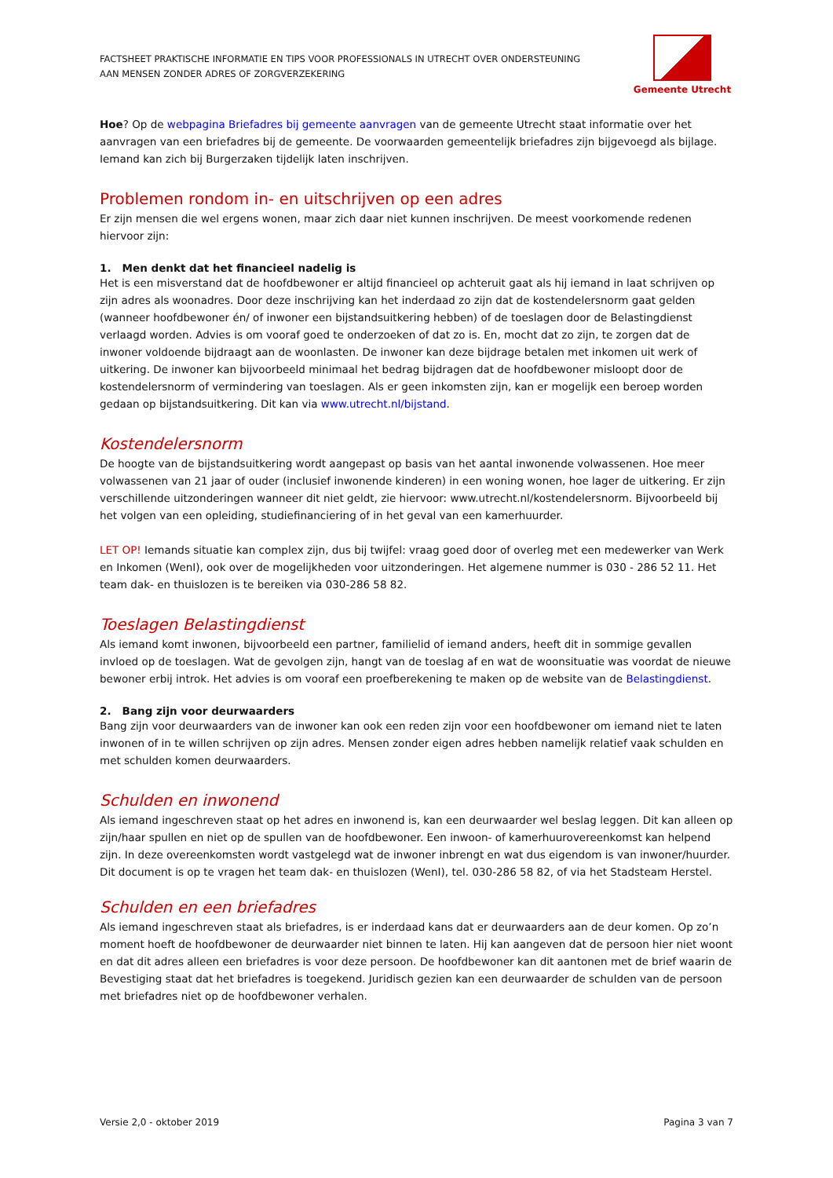FACTSHEET PRAKTISCHE INFORMATIE EN TIPS VOOR PROFESSIONALS IN UTRECHT OVER ONDERSTEUNING
AAN MENSEN ZONDER ADRES OF ZORGVERZEKERING
Gemeente Utrecht
Hoe? Op de webpagina Briefadres bij gemeente aanvragen van de gemeente Utrecht staat informatie over het aanvragen van een briefadres bij de gemeente. De voorwaarden gemeentelijk briefadres zijn bijgevoegd als bijlage. Iemand kan zich bij Burgerzaken tijdelijk laten inschrijven.
Problemen rondom in- en uitschrijven op een adres
Er zijn mensen die wel ergens wonen, maar zich daar niet kunnen inschrijven. De meest voorkomende redenen hiervoor zijn:
1. Men denkt dat het financieel nadelig is
Het is een misverstand dat de hoofdbewoner er altijd financieel op achteruit gaat als hij iemand in laat schrijven op zijn adres als woonadres. Door deze inschrijving kan het inderdaad zo zijn dat de kostendelersnorm gaat gelden (wanneer hoofdbewoner én/ of inwoner een bijstandsuitkering hebben) of de toeslagen door de Belastingdienst verlaagd worden. Advies is om vooraf goed te onderzoeken of dat zo is. En, mocht dat zo zijn, te zorgen dat de inwoner voldoende bijdraagt aan de woonlasten. De inwoner kan deze bijdrage betalen met inkomen uit werk of uitkering. De inwoner kan bijvoorbeeld minimaal het bedrag bijdragen dat de hoofdbewoner misloopt door de kostendelersnorm of vermindering van toeslagen. Als er geen inkomsten zijn, kan er mogelijk een beroep worden gedaan op bijstandsuitkering. Dit kan via www.utrecht.nl/bijstand.
Kostendelersnorm
De hoogte van de bijstandsuitkering wordt aangepast op basis van het aantal inwonende volwassenen. Hoe meer volwassenen van 21 jaar of ouder (inclusief inwonende kinderen) in een woning wonen, hoe lager de uitkering. Er zijn verschillende uitzonderingen wanneer dit niet geldt, zie hiervoor: www.utrecht.nl/kostendelersnorm. Bijvoorbeeld bij het volgen van een opleiding, studiefinanciering of in het geval van een kamerhuurder.
LET OP! Iemands situatie kan complex zijn, dus bij twijfel: vraag goed door of overleg met een medewerker van Werk en Inkomen (WenI), ook over de mogelijkheden voor uitzonderingen. Het algemene nummer is 030 - 286 52 11. Het team dak- en thuislozen is te bereiken via 030-286 58 82.
Toeslagen Belastingdienst
Als iemand komt inwonen, bijvoorbeeld een partner, familielid of iemand anders, heeft dit in sommige gevallen invloed op de toeslagen. Wat de gevolgen zijn, hangt van de toeslag af en wat de woonsituatie was voordat de nieuwe bewoner erbij introk. Het advies is om vooraf een proefberekening te maken op de website van de Belastingdienst.
2. Bang zijn voor deurwaarders
Bang zijn voor deurwaarders van de inwoner kan ook een reden zijn voor een hoofdbewoner om iemand niet te laten inwonen of in te willen schrijven op zijn adres. Mensen zonder eigen adres hebben namelijk relatief vaak schulden en met schulden komen deurwaarders.
Schulden en inwonend
Als iemand ingeschreven staat op het adres en inwonend is, kan een deurwaarder wel beslag leggen. Dit kan alleen op zijn/haar spullen en niet op de spullen van de hoofdbewoner. Een inwoon- of kamerhuurovereenkomst kan helpend zijn. In deze overeenkomsten wordt vastgelegd wat de inwoner inbrengt en wat dus eigendom is van inwoner/huurder. Dit document is op te vragen het team dak- en thuislozen (WenI), tel. 030-286 58 82, of via het Stadsteam Herstel.
Schulden en een briefadres
Als iemand ingeschreven staat als briefadres, is er inderdaad kans dat er deurwaarders aan de deur komen. Op zo’n moment hoeft de hoofdbewoner de deurwaarder niet binnen te laten. Hij kan aangeven dat de persoon hier niet woont en dat dit adres alleen een briefadres is voor deze persoon. De hoofdbewoner kan dit aantonen met de brief waarin de Bevestiging staat dat het briefadres is toegekend. Juridisch gezien kan een deurwaarder de schulden van de persoon met briefadres niet op de hoofdbewoner verhalen.
Versie 2,0 - oktober 2019 Pagina 3 van 7